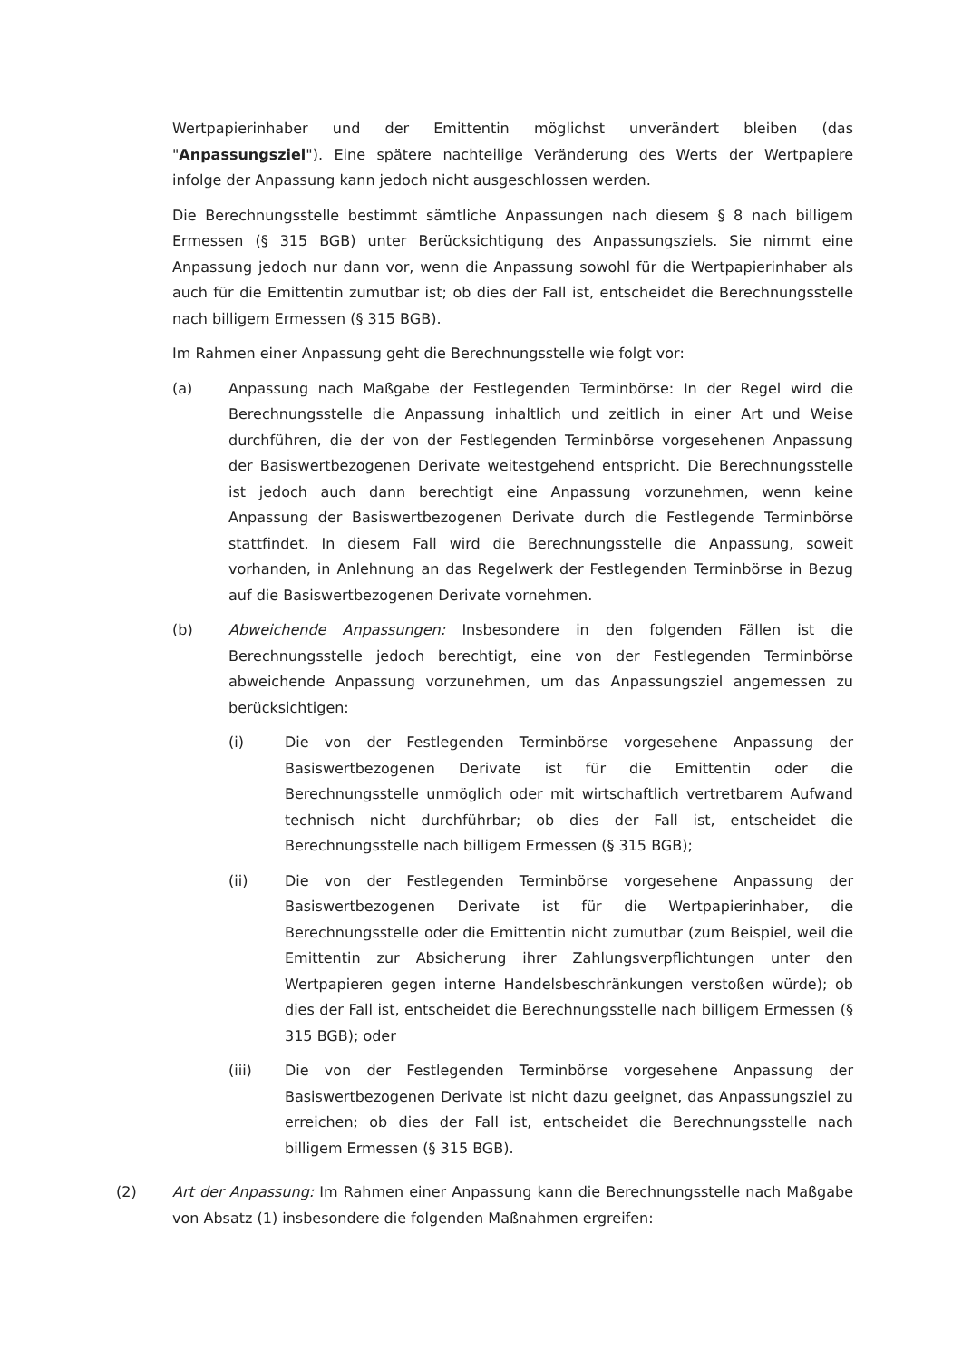Wertpapierinhaber und der Emittentin möglichst unverändert bleiben (das "Anpassungsziel"). Eine spätere nachteilige Veränderung des Werts der Wertpapiere infolge der Anpassung kann jedoch nicht ausgeschlossen werden.
Die Berechnungsstelle bestimmt sämtliche Anpassungen nach diesem § 8 nach billigem Ermessen (§ 315 BGB) unter Berücksichtigung des Anpassungsziels. Sie nimmt eine Anpassung jedoch nur dann vor, wenn die Anpassung sowohl für die Wertpapierinhaber als auch für die Emittentin zumutbar ist; ob dies der Fall ist, entscheidet die Berechnungsstelle nach billigem Ermessen (§ 315 BGB).
Im Rahmen einer Anpassung geht die Berechnungsstelle wie folgt vor:
(a) Anpassung nach Maßgabe der Festlegenden Terminbörse: In der Regel wird die Berechnungsstelle die Anpassung inhaltlich und zeitlich in einer Art und Weise durchführen, die der von der Festlegenden Terminbörse vorgesehenen Anpassung der Basiswertbezogenen Derivate weitestgehend entspricht. Die Berechnungsstelle ist jedoch auch dann berechtigt eine Anpassung vorzunehmen, wenn keine Anpassung der Basiswertbezogenen Derivate durch die Festlegende Terminbörse stattfindet. In diesem Fall wird die Berechnungsstelle die Anpassung, soweit vorhanden, in Anlehnung an das Regelwerk der Festlegenden Terminbörse in Bezug auf die Basiswertbezogenen Derivate vornehmen.
(b) Abweichende Anpassungen: Insbesondere in den folgenden Fällen ist die Berechnungsstelle jedoch berechtigt, eine von der Festlegenden Terminbörse abweichende Anpassung vorzunehmen, um das Anpassungsziel angemessen zu berücksichtigen:
(i) Die von der Festlegenden Terminbörse vorgesehene Anpassung der Basiswertbezogenen Derivate ist für die Emittentin oder die Berechnungsstelle unmöglich oder mit wirtschaftlich vertretbarem Aufwand technisch nicht durchführbar; ob dies der Fall ist, entscheidet die Berechnungsstelle nach billigem Ermessen (§ 315 BGB);
(ii) Die von der Festlegenden Terminbörse vorgesehene Anpassung der Basiswertbezogenen Derivate ist für die Wertpapierinhaber, die Berechnungsstelle oder die Emittentin nicht zumutbar (zum Beispiel, weil die Emittentin zur Absicherung ihrer Zahlungsverpflichtungen unter den Wertpapieren gegen interne Handelsbeschränkungen verstoßen würde); ob dies der Fall ist, entscheidet die Berechnungsstelle nach billigem Ermessen (§ 315 BGB); oder
(iii) Die von der Festlegenden Terminbörse vorgesehene Anpassung der Basiswertbezogenen Derivate ist nicht dazu geeignet, das Anpassungsziel zu erreichen; ob dies der Fall ist, entscheidet die Berechnungsstelle nach billigem Ermessen (§ 315 BGB).
(2) Art der Anpassung: Im Rahmen einer Anpassung kann die Berechnungsstelle nach Maßgabe von Absatz (1) insbesondere die folgenden Maßnahmen ergreifen: